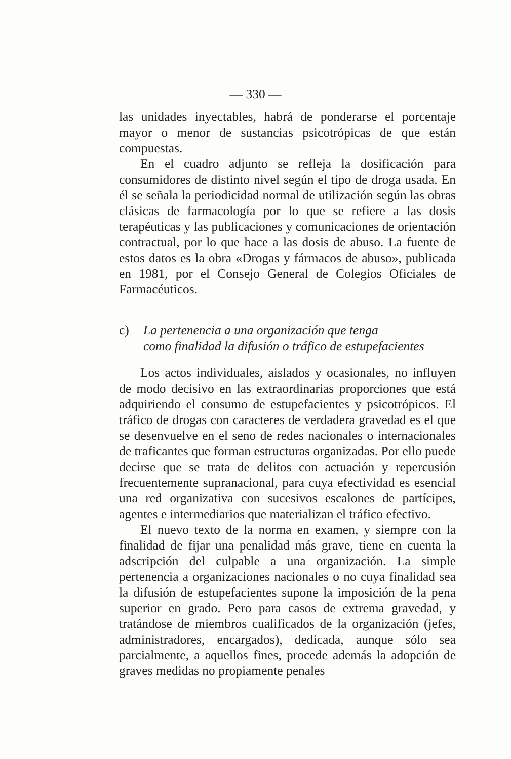— 330 —
las unidades inyectables, habrá de ponderarse el porcentaje mayor o menor de sustancias psicotrópicas de que están compuestas.
En el cuadro adjunto se refleja la dosificación para consumidores de distinto nivel según el tipo de droga usada. En él se señala la periodicidad normal de utilización según las obras clásicas de farmacología por lo que se refiere a las dosis terapéuticas y las publicaciones y comunicaciones de orientación contractual, por lo que hace a las dosis de abuso. La fuente de estos datos es la obra «Drogas y fármacos de abuso», publicada en 1981, por el Consejo General de Colegios Oficiales de Farmacéuticos.
c) La pertenencia a una organización que tenga
como finalidad la difusión o tráfico de estupefacientes
Los actos individuales, aislados y ocasionales, no influyen de modo decisivo en las extraordinarias proporciones que está adquiriendo el consumo de estupefacientes y psicotrópicos. El tráfico de drogas con caracteres de verdadera gravedad es el que se desenvuelve en el seno de redes nacionales o internacionales de traficantes que forman estructuras organizadas. Por ello puede decirse que se trata de delitos con actuación y repercusión frecuentemente supranacional, para cuya efectividad es esencial una red organizativa con sucesivos escalones de partícipes, agentes e intermediarios que materializan el tráfico efectivo.
El nuevo texto de la norma en examen, y siempre con la finalidad de fijar una penalidad más grave, tiene en cuenta la adscripción del culpable a una organización. La simple pertenencia a organizaciones nacionales o no cuya finalidad sea la difusión de estupefacientes supone la imposición de la pena superior en grado. Pero para casos de extrema gravedad, y tratándose de miembros cualificados de la organización (jefes, administradores, encargados), dedicada, aunque sólo sea parcialmente, a aquellos fines, procede además la adopción de graves medidas no propiamente penales